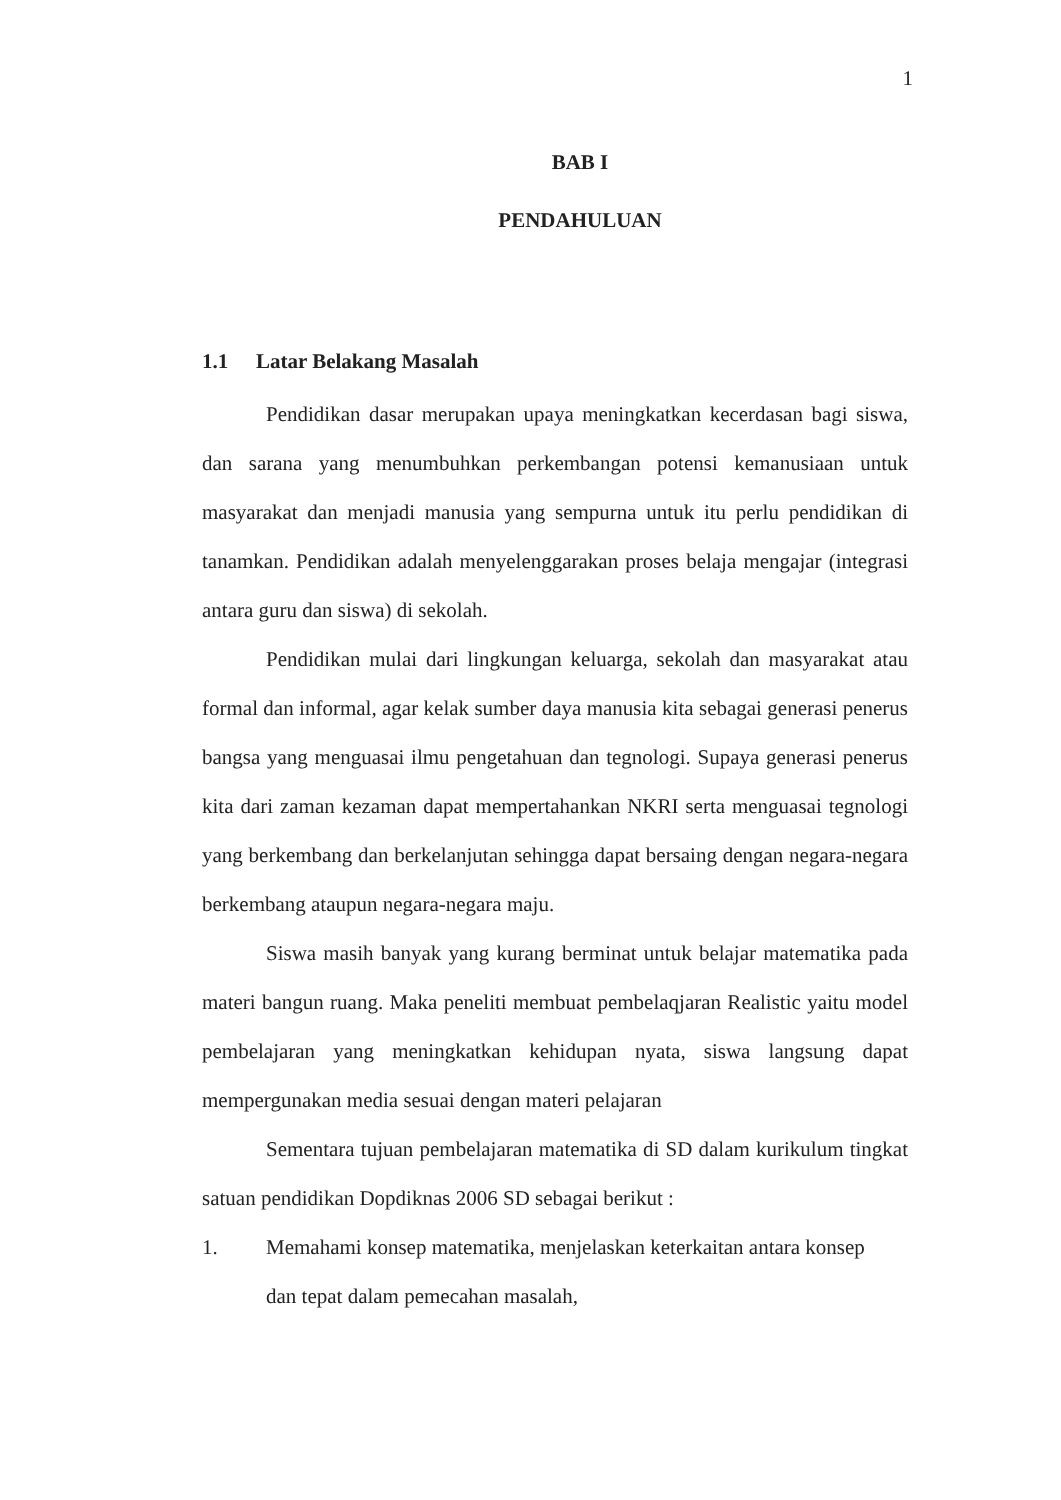1
BAB I
PENDAHULUAN
1.1 Latar Belakang Masalah
Pendidikan dasar merupakan upaya meningkatkan kecerdasan bagi siswa, dan sarana yang menumbuhkan perkembangan potensi kemanusiaan untuk masyarakat dan menjadi manusia yang sempurna untuk itu perlu pendidikan di tanamkan. Pendidikan adalah menyelenggarakan proses belaja mengajar (integrasi antara guru dan siswa) di sekolah.
Pendidikan mulai dari lingkungan keluarga, sekolah dan masyarakat atau formal dan informal, agar kelak sumber daya manusia kita sebagai generasi penerus bangsa yang menguasai ilmu pengetahuan dan tegnologi. Supaya generasi penerus kita dari zaman kezaman dapat mempertahankan NKRI serta menguasai tegnologi yang berkembang dan berkelanjutan sehingga dapat bersaing dengan negara-negara berkembang ataupun negara-negara maju.
Siswa masih banyak yang kurang berminat untuk belajar matematika pada materi bangun ruang. Maka peneliti membuat pembelaqjaran Realistic yaitu model pembelajaran yang meningkatkan kehidupan nyata, siswa langsung dapat mempergunakan media sesuai dengan materi pelajaran
Sementara tujuan pembelajaran matematika di SD dalam kurikulum tingkat satuan pendidikan Dopdiknas 2006 SD sebagai berikut :
1. Memahami konsep matematika, menjelaskan keterkaitan antara konsep dan tepat dalam pemecahan masalah,